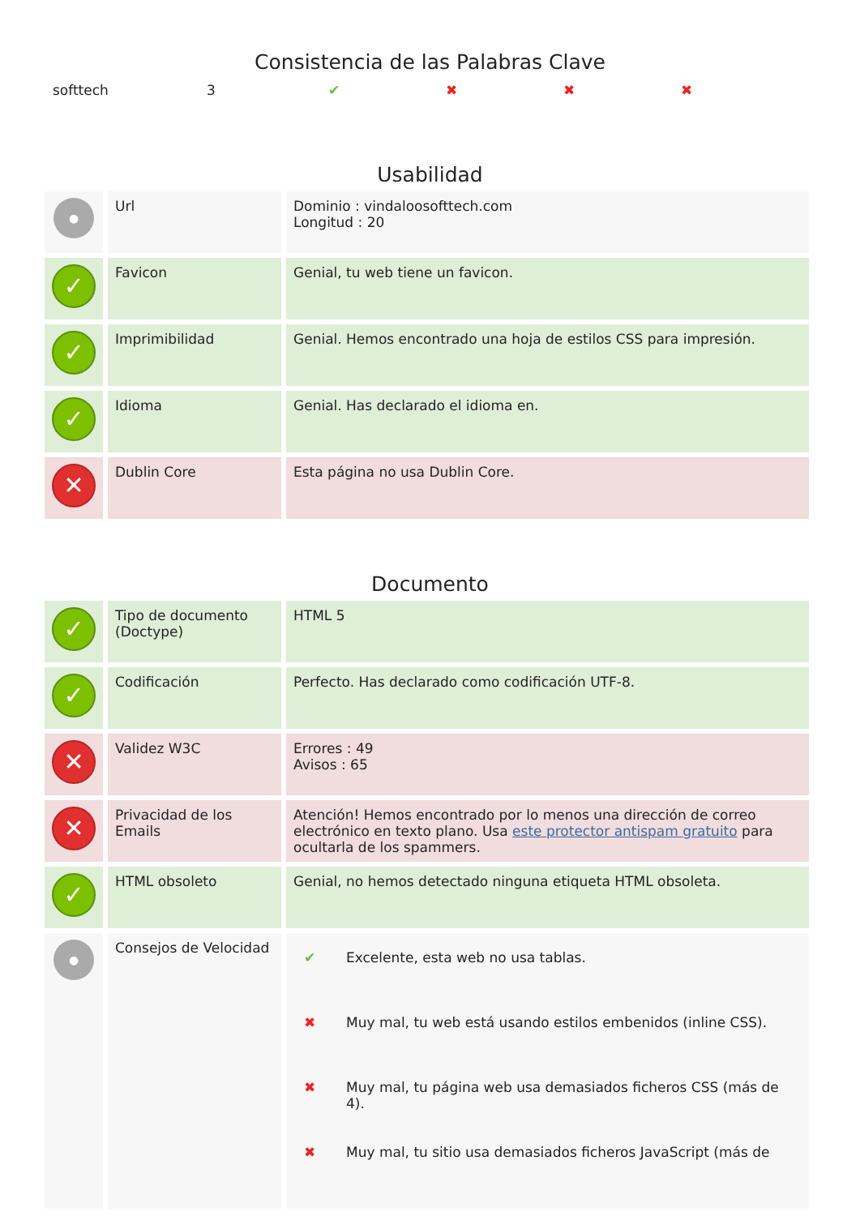Consistencia de las Palabras Clave
| softtech | 3 | ✔ | ✖ | ✖ | ✖ |
Usabilidad
| ● | Url | Dominio : vindaloosofttech.com Longitud : 20 |
| ✓ | Favicon | Genial, tu web tiene un favicon. |
| ✓ | Imprimibilidad | Genial. Hemos encontrado una hoja de estilos CSS para impresión. |
| ✓ | Idioma | Genial. Has declarado el idioma en. |
| ✕ | Dublin Core | Esta página no usa Dublin Core. |
Documento
| ✓ | Tipo de documento (Doctype) | HTML 5 |
| ✓ | Codificación | Perfecto. Has declarado como codificación UTF-8. |
| ✕ | Validez W3C | Errores : 49 Avisos : 65 |
| ✕ | Privacidad de los Emails | Atención! Hemos encontrado por lo menos una dirección de correo electrónico en texto plano. Usa este protector antispam gratuito para ocultarla de los spammers. |
| ✓ | HTML obsoleto | Genial, no hemos detectado ninguna etiqueta HTML obsoleta. |
| ● | Consejos de Velocidad | / ✔ / Excelente, esta web no usa tablas. / / ✖ / Muy mal, tu web está usando estilos embenidos (inline CSS). / / ✖ / Muy mal, tu página web usa demasiados ficheros CSS (más de 4). / / ✖ / Muy mal, tu sitio usa demasiados ficheros JavaScript (más de / |